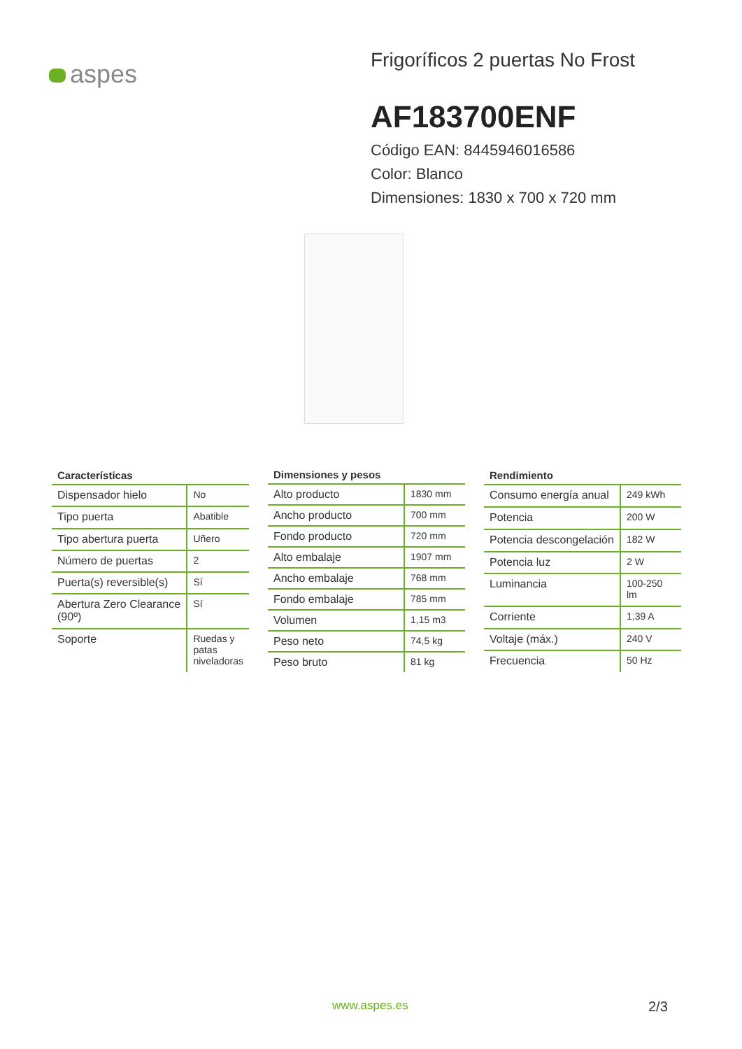aspes
Frigoríficos 2 puertas No Frost
AF183700ENF
Código EAN: 8445946016586
Color: Blanco
Dimensiones: 1830 x 700 x 720 mm
| Características | |
| --- | --- |
| Dispensador hielo | No |
| Tipo puerta | Abatible |
| Tipo abertura puerta | Uñero |
| Número de puertas | 2 |
| Puerta(s) reversible(s) | Sí |
| Abertura Zero Clearance (90º) | Sí |
| Soporte | Ruedas y patas niveladoras |
| Dimensiones y pesos | |
| --- | --- |
| Alto producto | 1830 mm |
| Ancho producto | 700 mm |
| Fondo producto | 720 mm |
| Alto embalaje | 1907 mm |
| Ancho embalaje | 768 mm |
| Fondo embalaje | 785 mm |
| Volumen | 1,15 m3 |
| Peso neto | 74,5 kg |
| Peso bruto | 81 kg |
| Rendimiento | |
| --- | --- |
| Consumo energía anual | 249 kWh |
| Potencia | 200 W |
| Potencia descongelación | 182 W |
| Potencia luz | 2 W |
| Luminancia | 100-250 lm |
| Corriente | 1,39 A |
| Voltaje (máx.) | 240 V |
| Frecuencia | 50 Hz |
www.aspes.es 2/3